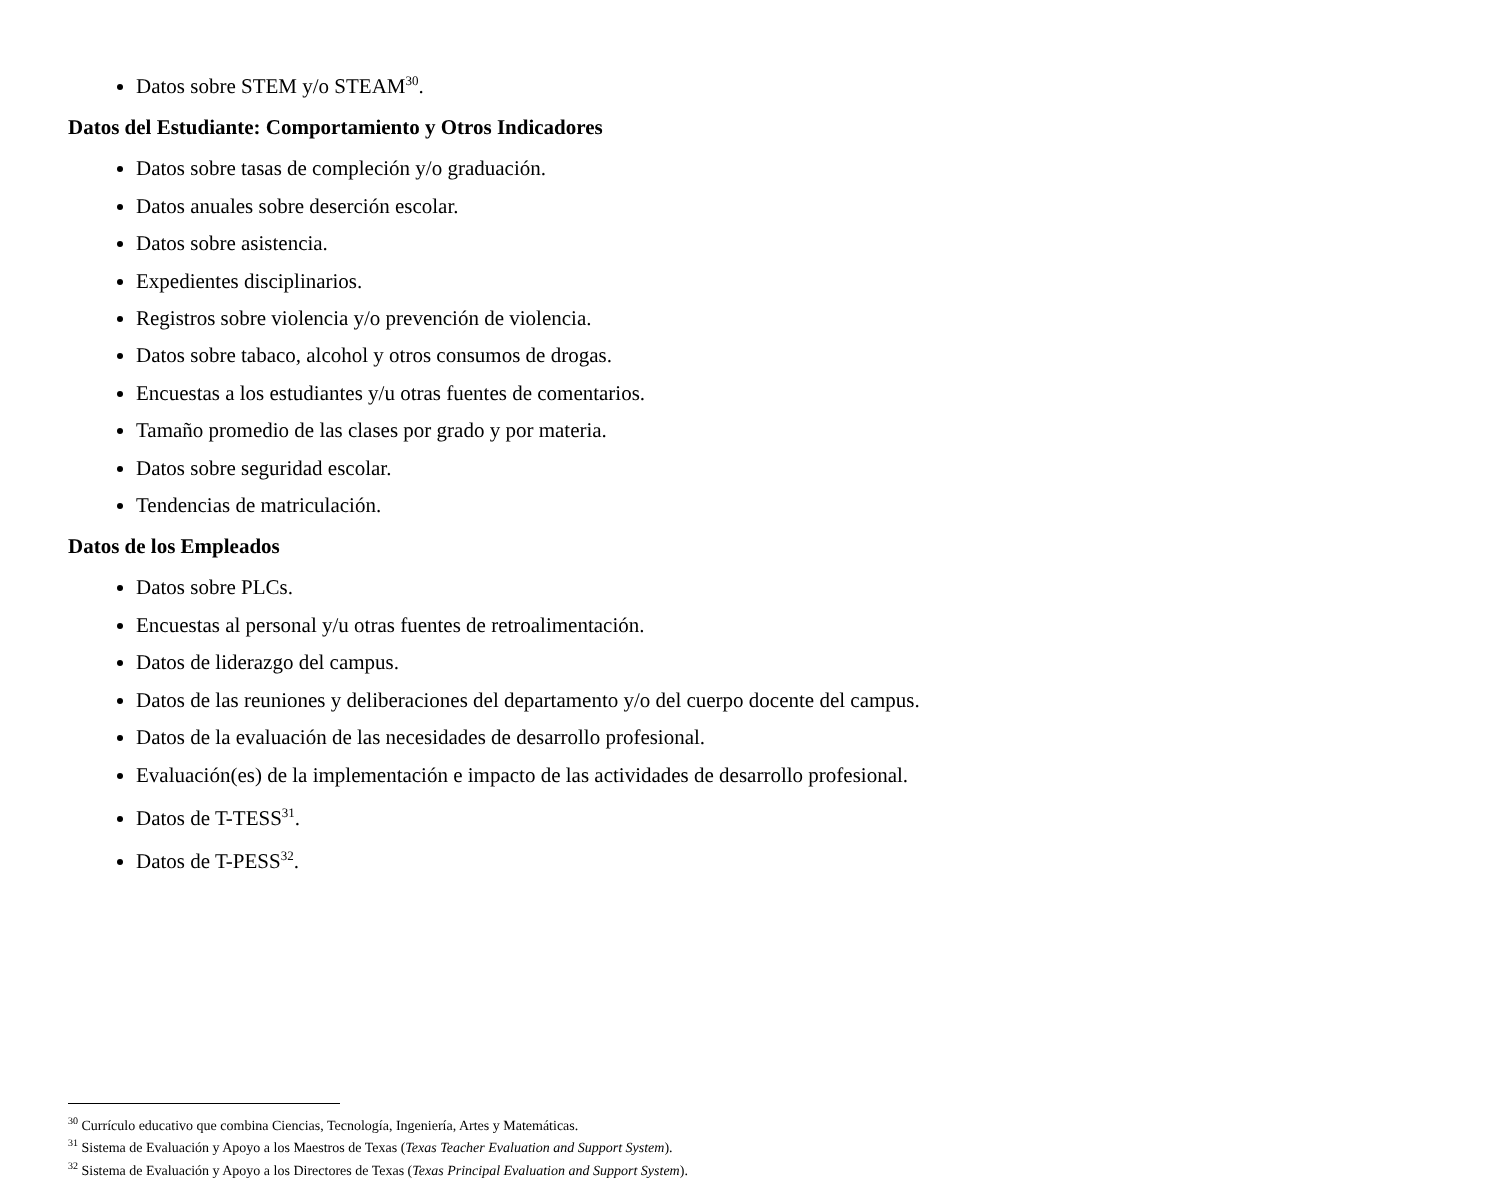Datos sobre STEM y/o STEAM<sup>30</sup>.
Datos del Estudiante: Comportamiento y Otros Indicadores
Datos sobre tasas de compleción y/o graduación.
Datos anuales sobre deserción escolar.
Datos sobre asistencia.
Expedientes disciplinarios.
Registros sobre violencia y/o prevención de violencia.
Datos sobre tabaco, alcohol y otros consumos de drogas.
Encuestas a los estudiantes y/u otras fuentes de comentarios.
Tamaño promedio de las clases por grado y por materia.
Datos sobre seguridad escolar.
Tendencias de matriculación.
Datos de los Empleados
Datos sobre PLCs.
Encuestas al personal y/u otras fuentes de retroalimentación.
Datos de liderazgo del campus.
Datos de las reuniones y deliberaciones del departamento y/o del cuerpo docente del campus.
Datos de la evaluación de las necesidades de desarrollo profesional.
Evaluación(es) de la implementación e impacto de las actividades de desarrollo profesional.
Datos de T-TESS<sup>31</sup>.
Datos de T-PESS<sup>32</sup>.
<sup>30</sup> Currículo educativo que combina Ciencias, Tecnología, Ingeniería, Artes y Matemáticas.
<sup>31</sup> Sistema de Evaluación y Apoyo a los Maestros de Texas (Texas Teacher Evaluation and Support System).
<sup>32</sup> Sistema de Evaluación y Apoyo a los Directores de Texas (Texas Principal Evaluation and Support System).